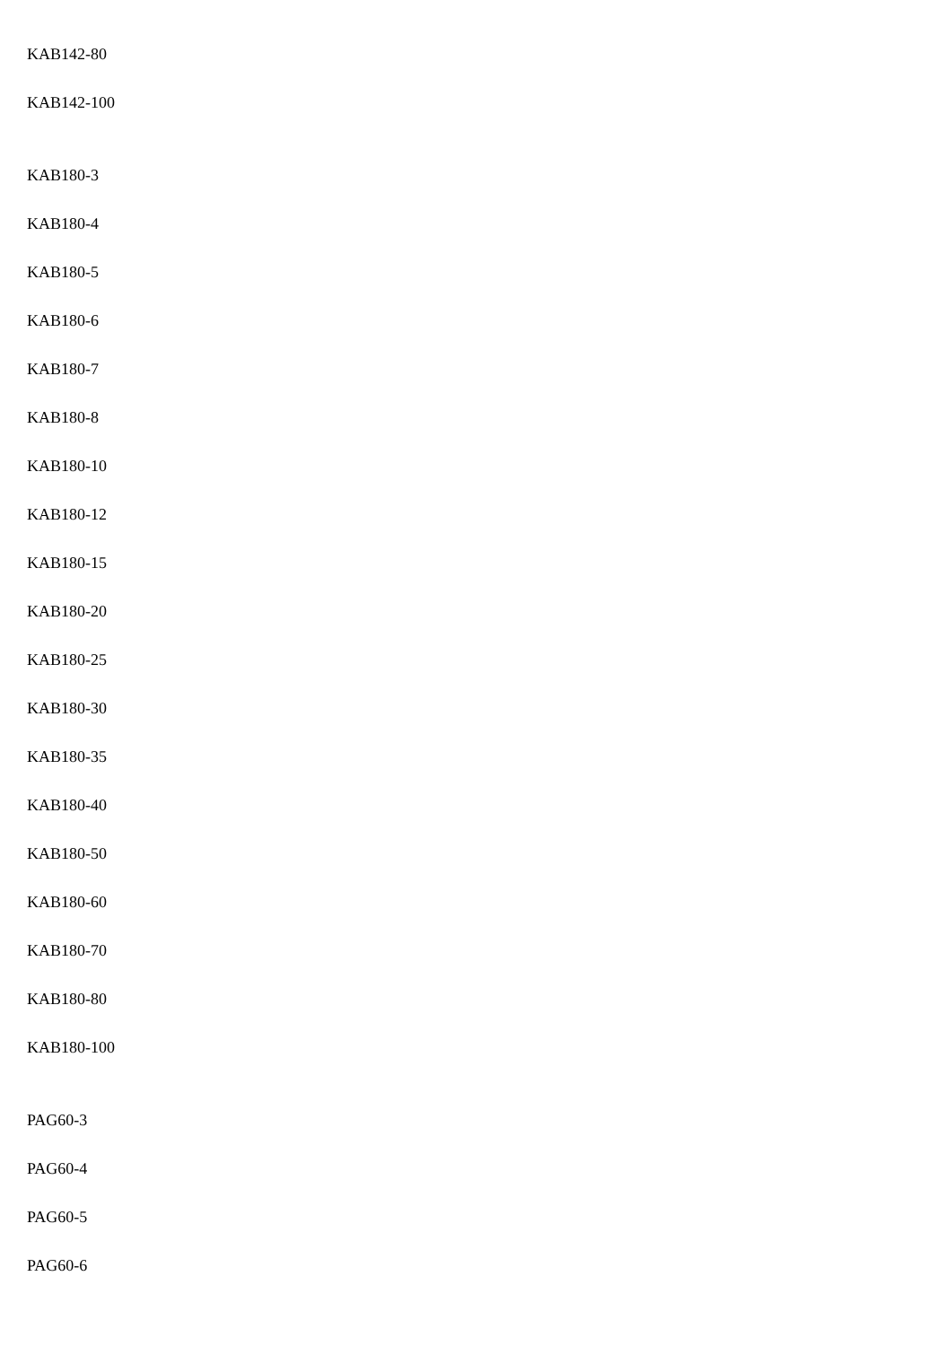KAB142-80
KAB142-100
KAB180-3
KAB180-4
KAB180-5
KAB180-6
KAB180-7
KAB180-8
KAB180-10
KAB180-12
KAB180-15
KAB180-20
KAB180-25
KAB180-30
KAB180-35
KAB180-40
KAB180-50
KAB180-60
KAB180-70
KAB180-80
KAB180-100
PAG60-3
PAG60-4
PAG60-5
PAG60-6